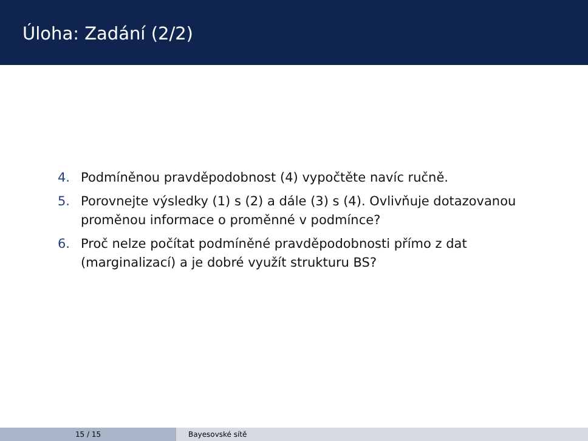Úloha: Zadání (2/2)
4. Podmíněnou pravděpodobnost (4) vypočtěte navíc ručně.
5. Porovnejte výsledky (1) s (2) a dále (3) s (4). Ovlivňuje dotazovanou proměnou informace o proměnné v podmínce?
6. Proč nelze počítat podmíněné pravděpodobnosti přímo z dat (marginalizací) a je dobré využít strukturu BS?
15 / 15 Bayesovské sítě